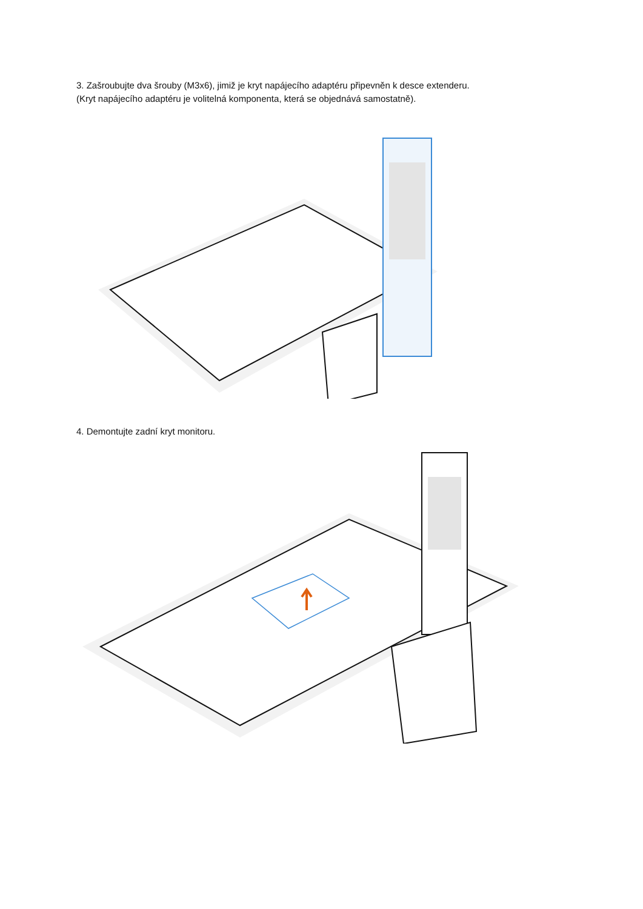3. Zašroubujte dva šrouby (M3x6), jimiž je kryt napájecího adaptéru připevněn k desce extenderu.
(Kryt napájecího adaptéru je volitelná komponenta, která se objednává samostatně).
4. Demontujte zadní kryt monitoru.